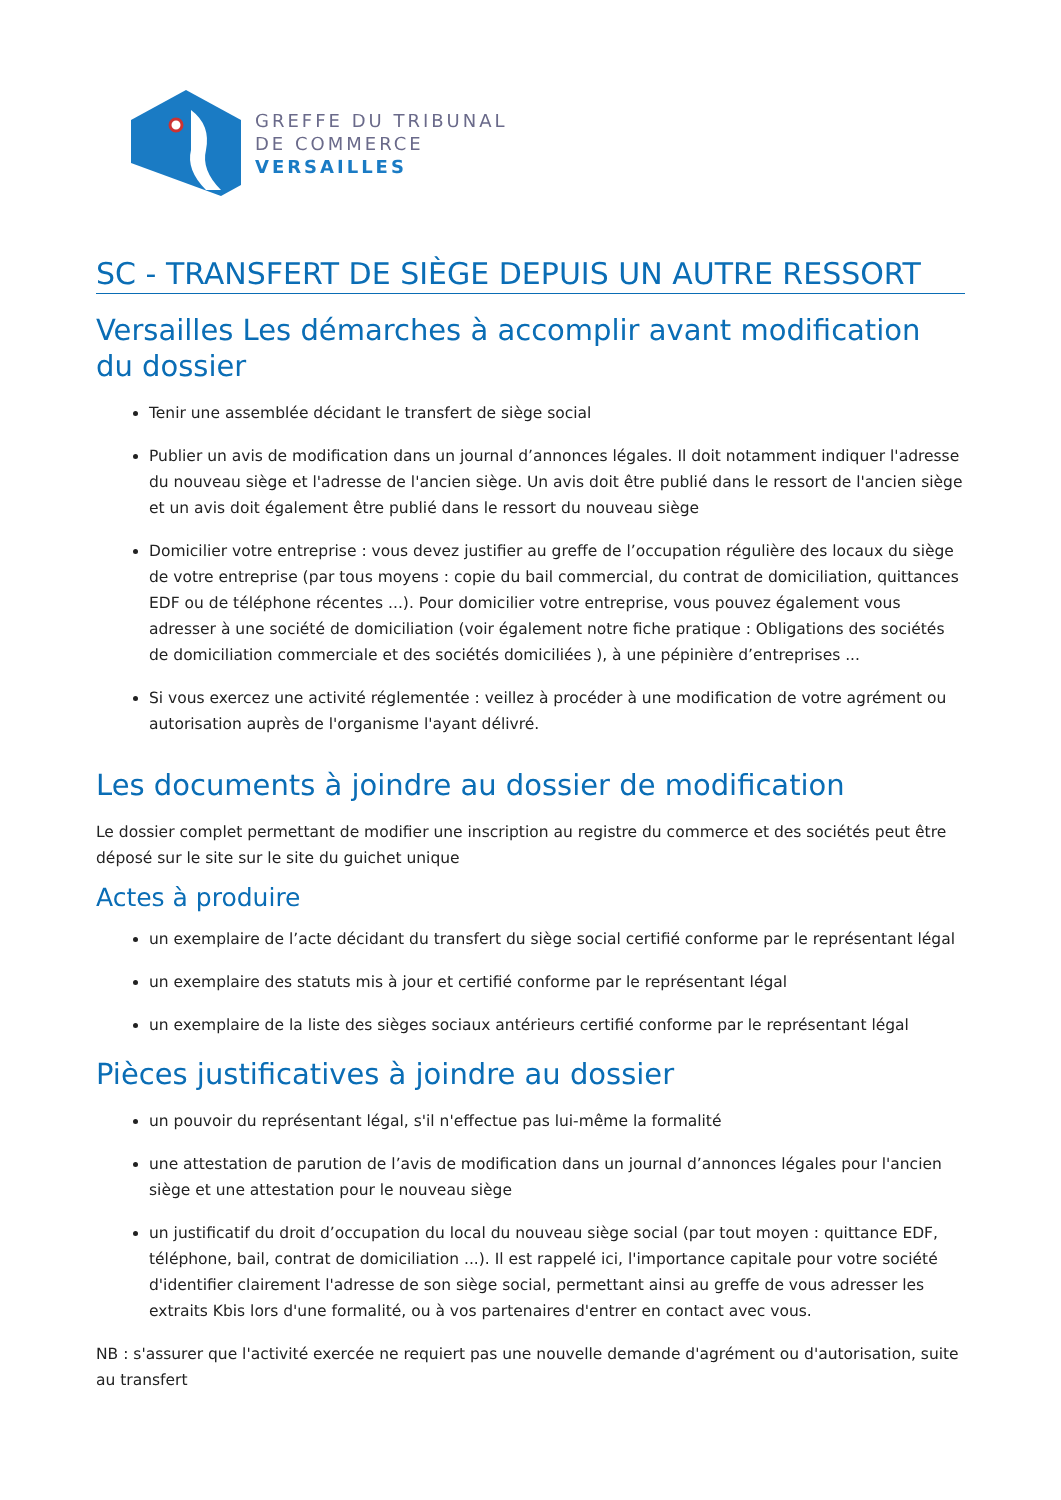GREFFE DU TRIBUNAL
DE COMMERCE
VERSAILLES
SC - TRANSFERT DE SIÈGE DEPUIS UN AUTRE RESSORT
Versailles Les démarches à accomplir avant modification du dossier
Tenir une assemblée décidant le transfert de siège social
Publier un avis de modification dans un journal d’annonces légales. Il doit notamment indiquer l'adresse du nouveau siège et l'adresse de l'ancien siège. Un avis doit être publié dans le ressort de l'ancien siège et un avis doit également être publié dans le ressort du nouveau siège
Domicilier votre entreprise : vous devez justifier au greffe de l’occupation régulière des locaux du siège de votre entreprise (par tous moyens : copie du bail commercial, du contrat de domiciliation, quittances EDF ou de téléphone récentes ...). Pour domicilier votre entreprise, vous pouvez également vous adresser à une société de domiciliation (voir également notre fiche pratique : Obligations des sociétés de domiciliation commerciale et des sociétés domiciliées ), à une pépinière d’entreprises ...
Si vous exercez une activité réglementée : veillez à procéder à une modification de votre agrément ou autorisation auprès de l'organisme l'ayant délivré.
Les documents à joindre au dossier de modification
Le dossier complet permettant de modifier une inscription au registre du commerce et des sociétés peut être déposé sur le site sur le site du guichet unique
Actes à produire
un exemplaire de l’acte décidant du transfert du siège social certifié conforme par le représentant légal
un exemplaire des statuts mis à jour et certifié conforme par le représentant légal
un exemplaire de la liste des sièges sociaux antérieurs certifié conforme par le représentant légal
Pièces justificatives à joindre au dossier
un pouvoir du représentant légal, s'il n'effectue pas lui-même la formalité
une attestation de parution de l’avis de modification dans un journal d’annonces légales pour l'ancien siège et une attestation pour le nouveau siège
un justificatif du droit d’occupation du local du nouveau siège social (par tout moyen : quittance EDF, téléphone, bail, contrat de domiciliation ...). Il est rappelé ici, l'importance capitale pour votre société d'identifier clairement l'adresse de son siège social, permettant ainsi au greffe de vous adresser les extraits Kbis lors d'une formalité, ou à vos partenaires d'entrer en contact avec vous.
NB : s'assurer que l'activité exercée ne requiert pas une nouvelle demande d'agrément ou d'autorisation, suite au transfert